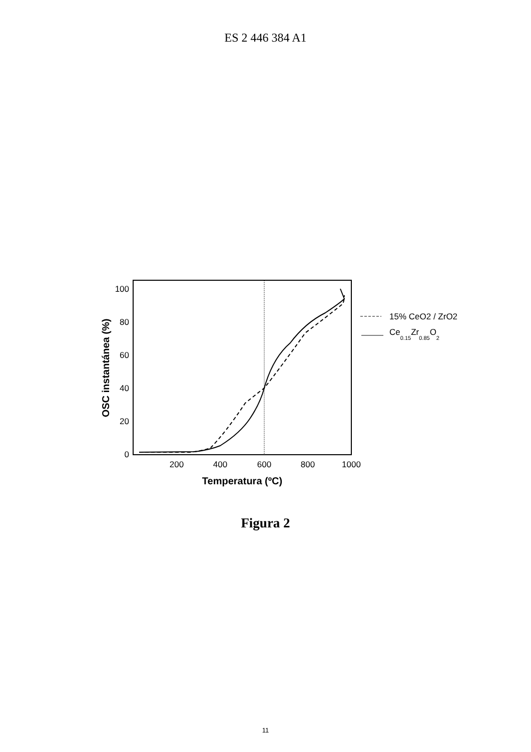ES 2 446 384 A1
100
80
60
40
20
0
200
400
600
800
1000
Temperatura (ºC)
OSC instantánea (%)
15% CeO2 / ZrO2
Ce0.15Zr0.85O2
Figura 2
11